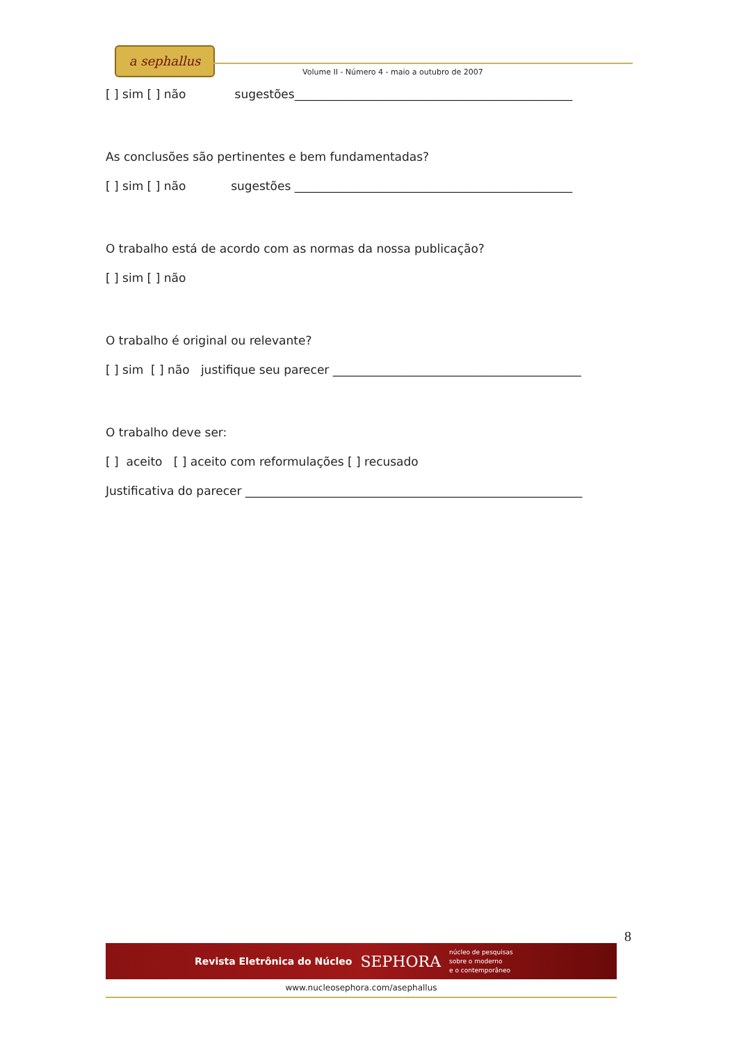a sephallus
Volume II - Número 4 - maio a outubro de 2007
[ ] sim [ ] não sugestões_______________________________________________
As conclusões são pertinentes e bem fundamentadas?
[ ] sim [ ] não sugestões _______________________________________________
O trabalho está de acordo com as normas da nossa publicação?
[ ] sim [ ] não
O trabalho é original ou relevante?
[ ] sim [ ] não justifique seu parecer __________________________________________
O trabalho deve ser:
[ ] aceito [ ] aceito com reformulações [ ] recusado
Justificativa do parecer _________________________________________________________
8
Revista Eletrônica do Núcleo SEPHORA núcleo de pesquisas
sobre o moderno
e o contemporâneo
www.nucleosephora.com/asephallus